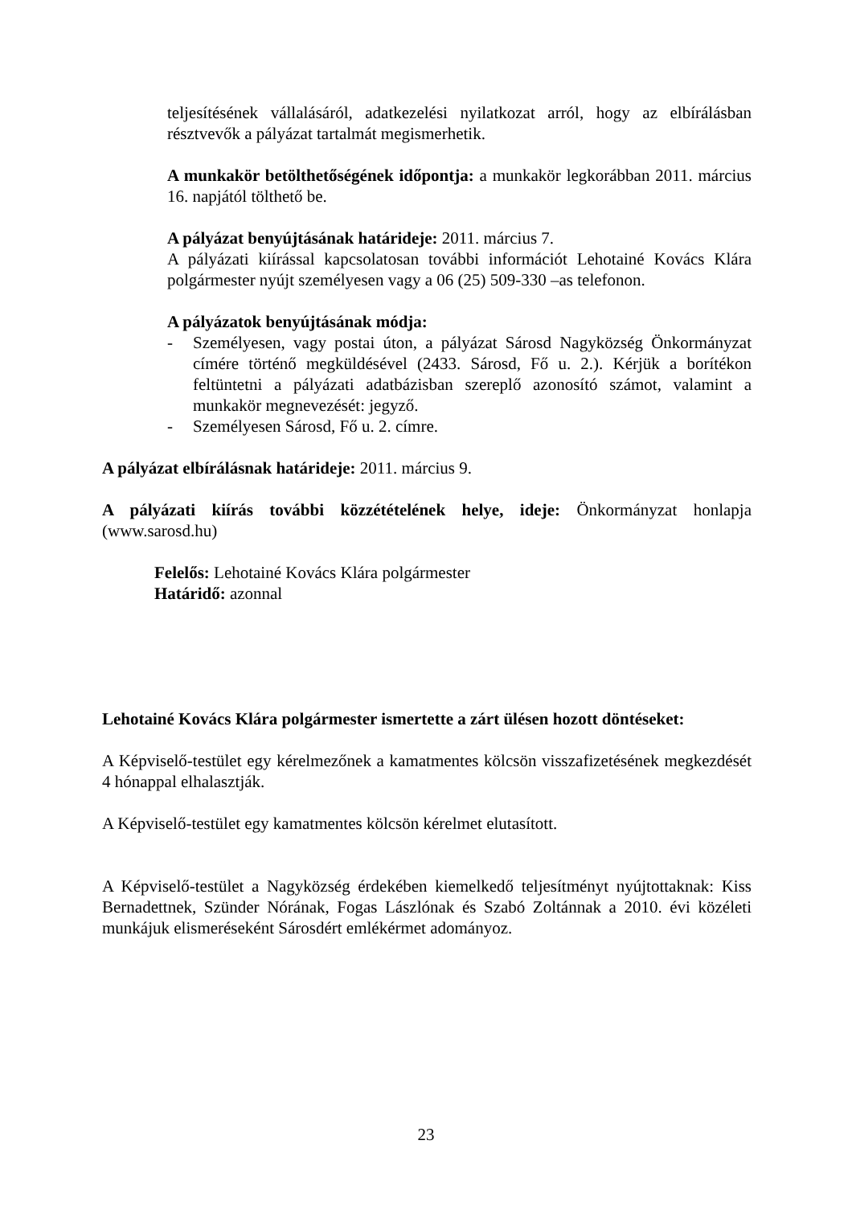teljesítésének vállalásáról, adatkezelési nyilatkozat arról, hogy az elbírálásban résztvevők a pályázat tartalmát megismerhetik.
A munkakör betölthetőségének időpontja: a munkakör legkorábban 2011. március 16. napjától tölthető be.
A pályázat benyújtásának határideje: 2011. március 7.
A pályázati kiírással kapcsolatosan további információt Lehotainé Kovács Klára polgármester nyújt személyesen vagy a 06 (25) 509-330 –as telefonon.
A pályázatok benyújtásának módja:
- Személyesen, vagy postai úton, a pályázat Sárosd Nagyközség Önkormányzat címére történő megküldésével (2433. Sárosd, Fő u. 2.). Kérjük a borítékon feltüntetni a pályázati adatbázisban szereplő azonosító számot, valamint a munkakör megnevezését: jegyző.
- Személyesen Sárosd, Fő u. 2. címre.
A pályázat elbírálásnak határideje: 2011. március 9.
A pályázati kiírás további közzétételének helye, ideje: Önkormányzat honlapja (www.sarosd.hu)
Felelős: Lehotainé Kovács Klára polgármester
Határidő: azonnal
Lehotainé Kovács Klára polgármester ismertette a zárt ülésen hozott döntéseket:
A Képviselő-testület egy kérelmezőnek a kamatmentes kölcsön visszafizetésének megkezdését 4 hónappal elhalasztják.
A Képviselő-testület egy kamatmentes kölcsön kérelmet elutasított.
A Képviselő-testület a Nagyközség érdekében kiemelkedő teljesítményt nyújtottaknak: Kiss Bernadettnek, Szünder Nórának, Fogas Lászlónak és Szabó Zoltánnak a 2010. évi közéleti munkájuk elismeréseként Sárosdért emlékérmet adományoz.
23